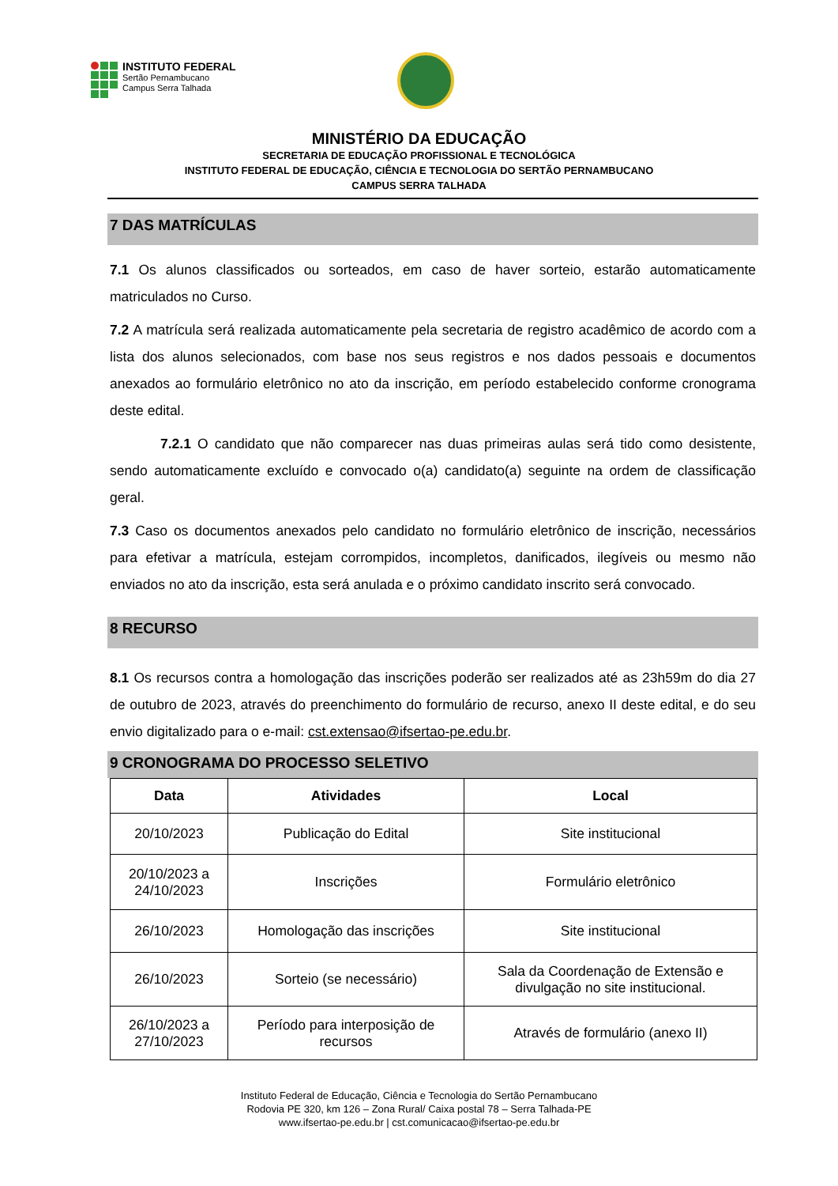INSTITUTO FEDERAL
Sertão Pernambucano
Campus Serra Talhada
MINISTÉRIO DA EDUCAÇÃO
SECRETARIA DE EDUCAÇÃO PROFISSIONAL E TECNOLÓGICA
INSTITUTO FEDERAL DE EDUCAÇÃO, CIÊNCIA E TECNOLOGIA DO SERTÃO PERNAMBUCANO
CAMPUS SERRA TALHADA
7 DAS MATRÍCULAS
7.1 Os alunos classificados ou sorteados, em caso de haver sorteio, estarão automaticamente matriculados no Curso.
7.2 A matrícula será realizada automaticamente pela secretaria de registro acadêmico de acordo com a lista dos alunos selecionados, com base nos seus registros e nos dados pessoais e documentos anexados ao formulário eletrônico no ato da inscrição, em período estabelecido conforme cronograma deste edital.
7.2.1 O candidato que não comparecer nas duas primeiras aulas será tido como desistente, sendo automaticamente excluído e convocado o(a) candidato(a) seguinte na ordem de classificação geral.
7.3 Caso os documentos anexados pelo candidato no formulário eletrônico de inscrição, necessários para efetivar a matrícula, estejam corrompidos, incompletos, danificados, ilegíveis ou mesmo não enviados no ato da inscrição, esta será anulada e o próximo candidato inscrito será convocado.
8 RECURSO
8.1 Os recursos contra a homologação das inscrições poderão ser realizados até as 23h59m do dia 27 de outubro de 2023, através do preenchimento do formulário de recurso, anexo II deste edital, e do seu envio digitalizado para o e-mail: cst.extensao@ifsertao-pe.edu.br.
9 CRONOGRAMA DO PROCESSO SELETIVO
| Data | Atividades | Local |
| --- | --- | --- |
| 20/10/2023 | Publicação do Edital | Site institucional |
| 20/10/2023 a 24/10/2023 | Inscrições | Formulário eletrônico |
| 26/10/2023 | Homologação das inscrições | Site institucional |
| 26/10/2023 | Sorteio (se necessário) | Sala da Coordenação de Extensão e divulgação no site institucional. |
| 26/10/2023 a 27/10/2023 | Período para interposição de recursos | Através de formulário (anexo II) |
Instituto Federal de Educação, Ciência e Tecnologia do Sertão Pernambucano
Rodovia PE 320, km 126 – Zona Rural/ Caixa postal 78 – Serra Talhada-PE
www.ifsertao-pe.edu.br | cst.comunicacao@ifsertao-pe.edu.br